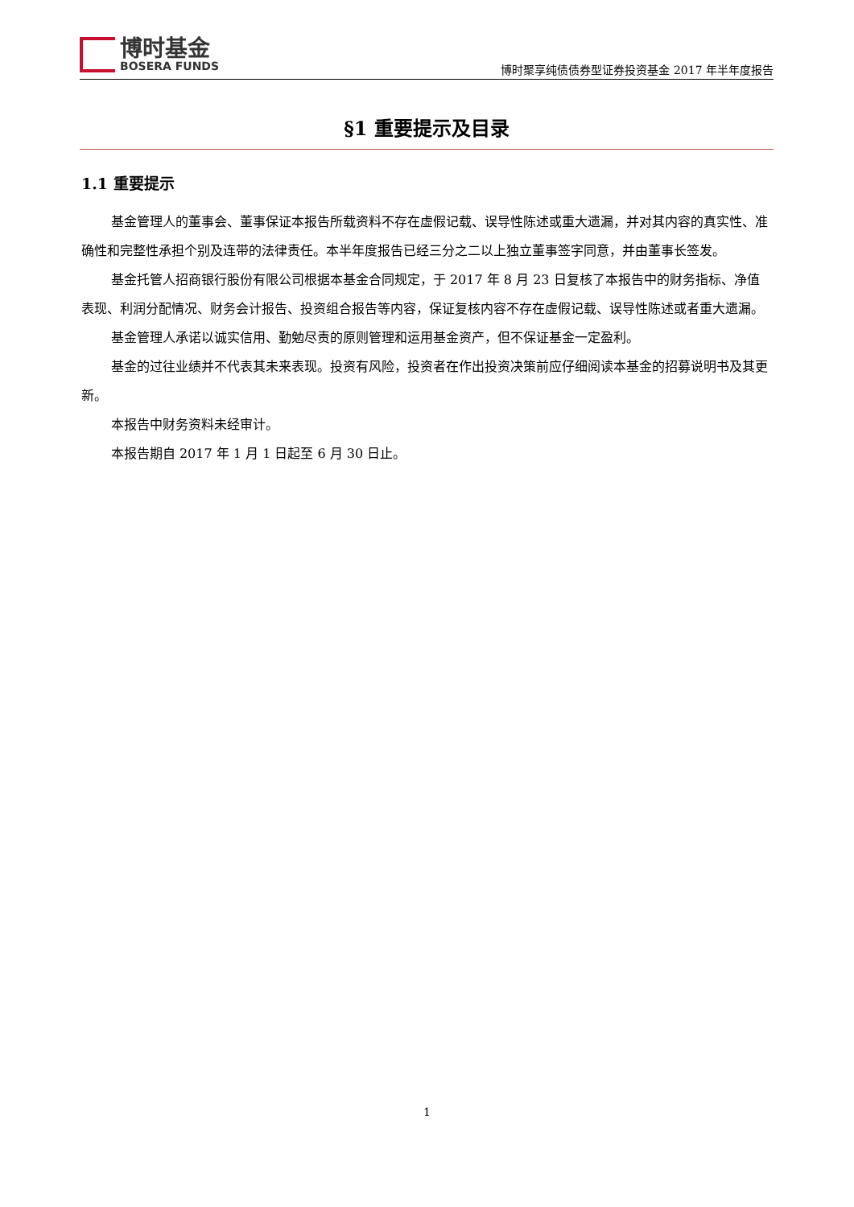博时基金
BOSERA FUNDS
博时聚享纯债债券型证券投资基金 2017 年半年度报告
§1 重要提示及目录
1.1 重要提示
基金管理人的董事会、董事保证本报告所载资料不存在虚假记载、误导性陈述或重大遗漏，并对其内容的真实性、准确性和完整性承担个别及连带的法律责任。本半年度报告已经三分之二以上独立董事签字同意，并由董事长签发。
基金托管人招商银行股份有限公司根据本基金合同规定，于 2017 年 8 月 23 日复核了本报告中的财务指标、净值表现、利润分配情况、财务会计报告、投资组合报告等内容，保证复核内容不存在虚假记载、误导性陈述或者重大遗漏。
基金管理人承诺以诚实信用、勤勉尽责的原则管理和运用基金资产，但不保证基金一定盈利。
基金的过往业绩并不代表其未来表现。投资有风险，投资者在作出投资决策前应仔细阅读本基金的招募说明书及其更新。
本报告中财务资料未经审计。
本报告期自 2017 年 1 月 1 日起至 6 月 30 日止。
1